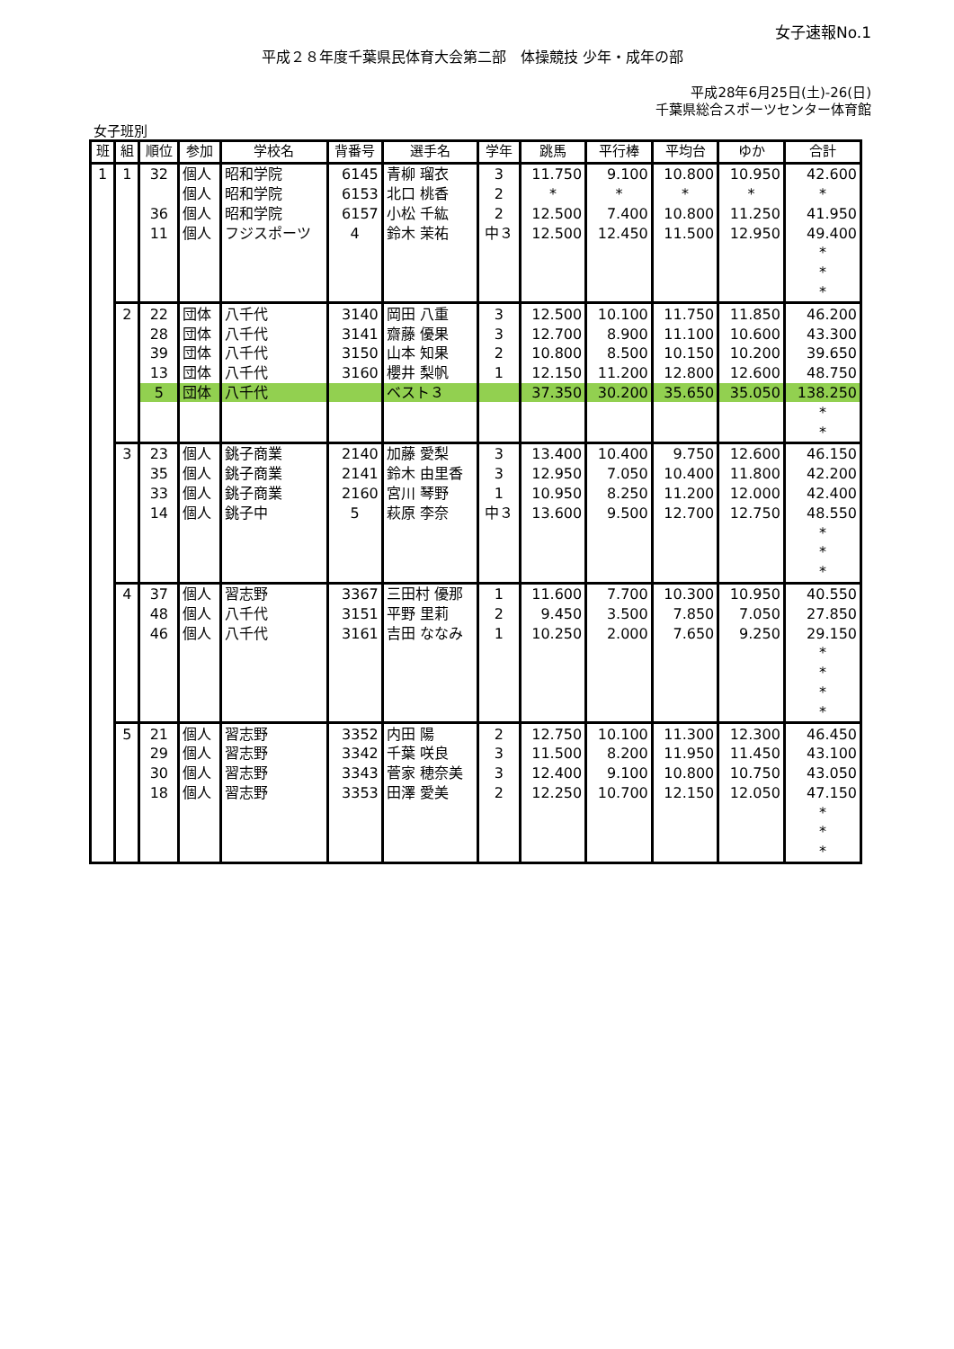女子速報No.1
平成２８年度千葉県民体育大会第二部　体操競技 少年・成年の部
平成28年6月25日(土)-26(日)
千葉県総合スポーツセンター体育館
女子班別
| 班 | 組 | 順位 | 参加 | 学校名 | 背番号 | 選手名 | 学年 | 跳馬 | 平行棒 | 平均台 | ゆか | 合計 |
| --- | --- | --- | --- | --- | --- | --- | --- | --- | --- | --- | --- | --- |
| 1 | 1 | 32 | 個人 | 昭和学院 | 6145 | 青柳 瑠衣 | 3 | 11.750 | 9.100 | 10.800 | 10.950 | 42.600 |
| | | | 個人 | 昭和学院 | 6153 | 北口 桃香 | 2 | * | * | * | * | * |
| | | 36 | 個人 | 昭和学院 | 6157 | 小松 千紘 | 2 | 12.500 | 7.400 | 10.800 | 11.250 | 41.950 |
| | | 11 | 個人 | フジスポーツ | 4 | 鈴木 茉祐 | 中３ | 12.500 | 12.450 | 11.500 | 12.950 | 49.400 |
| | | | | | | | | | | | | * |
| | | | | | | | | | | | | * |
| | | | | | | | | | | | | * |
| | 2 | 22 | 団体 | 八千代 | 3140 | 岡田 八重 | 3 | 12.500 | 10.100 | 11.750 | 11.850 | 46.200 |
| | | 28 | 団体 | 八千代 | 3141 | 齋藤 優果 | 3 | 12.700 | 8.900 | 11.100 | 10.600 | 43.300 |
| | | 39 | 団体 | 八千代 | 3150 | 山本 知果 | 2 | 10.800 | 8.500 | 10.150 | 10.200 | 39.650 |
| | | 13 | 団体 | 八千代 | 3160 | 櫻井 梨帆 | 1 | 12.150 | 11.200 | 12.800 | 12.600 | 48.750 |
| | | 5 | 団体 | 八千代 | | ベスト３ | | 37.350 | 30.200 | 35.650 | 35.050 | 138.250 |
| | | | | | | | | | | | | * |
| | | | | | | | | | | | | * |
| | 3 | 23 | 個人 | 銚子商業 | 2140 | 加藤 愛梨 | 3 | 13.400 | 10.400 | 9.750 | 12.600 | 46.150 |
| | | 35 | 個人 | 銚子商業 | 2141 | 鈴木 由里香 | 3 | 12.950 | 7.050 | 10.400 | 11.800 | 42.200 |
| | | 33 | 個人 | 銚子商業 | 2160 | 宮川 琴野 | 1 | 10.950 | 8.250 | 11.200 | 12.000 | 42.400 |
| | | 14 | 個人 | 銚子中 | 5 | 萩原 李奈 | 中３ | 13.600 | 9.500 | 12.700 | 12.750 | 48.550 |
| | | | | | | | | | | | | * |
| | | | | | | | | | | | | * |
| | | | | | | | | | | | | * |
| | 4 | 37 | 個人 | 習志野 | 3367 | 三田村 優那 | 1 | 11.600 | 7.700 | 10.300 | 10.950 | 40.550 |
| | | 48 | 個人 | 八千代 | 3151 | 平野 里莉 | 2 | 9.450 | 3.500 | 7.850 | 7.050 | 27.850 |
| | | 46 | 個人 | 八千代 | 3161 | 吉田 ななみ | 1 | 10.250 | 2.000 | 7.650 | 9.250 | 29.150 |
| | | | | | | | | | | | | * |
| | | | | | | | | | | | | * |
| | | | | | | | | | | | | * |
| | | | | | | | | | | | | * |
| | 5 | 21 | 個人 | 習志野 | 3352 | 内田 陽 | 2 | 12.750 | 10.100 | 11.300 | 12.300 | 46.450 |
| | | 29 | 個人 | 習志野 | 3342 | 千葉 咲良 | 3 | 11.500 | 8.200 | 11.950 | 11.450 | 43.100 |
| | | 30 | 個人 | 習志野 | 3343 | 菅家 穂奈美 | 3 | 12.400 | 9.100 | 10.800 | 10.750 | 43.050 |
| | | 18 | 個人 | 習志野 | 3353 | 田澤 愛美 | 2 | 12.250 | 10.700 | 12.150 | 12.050 | 47.150 |
| | | | | | | | | | | | | * |
| | | | | | | | | | | | | * |
| | | | | | | | | | | | | * |